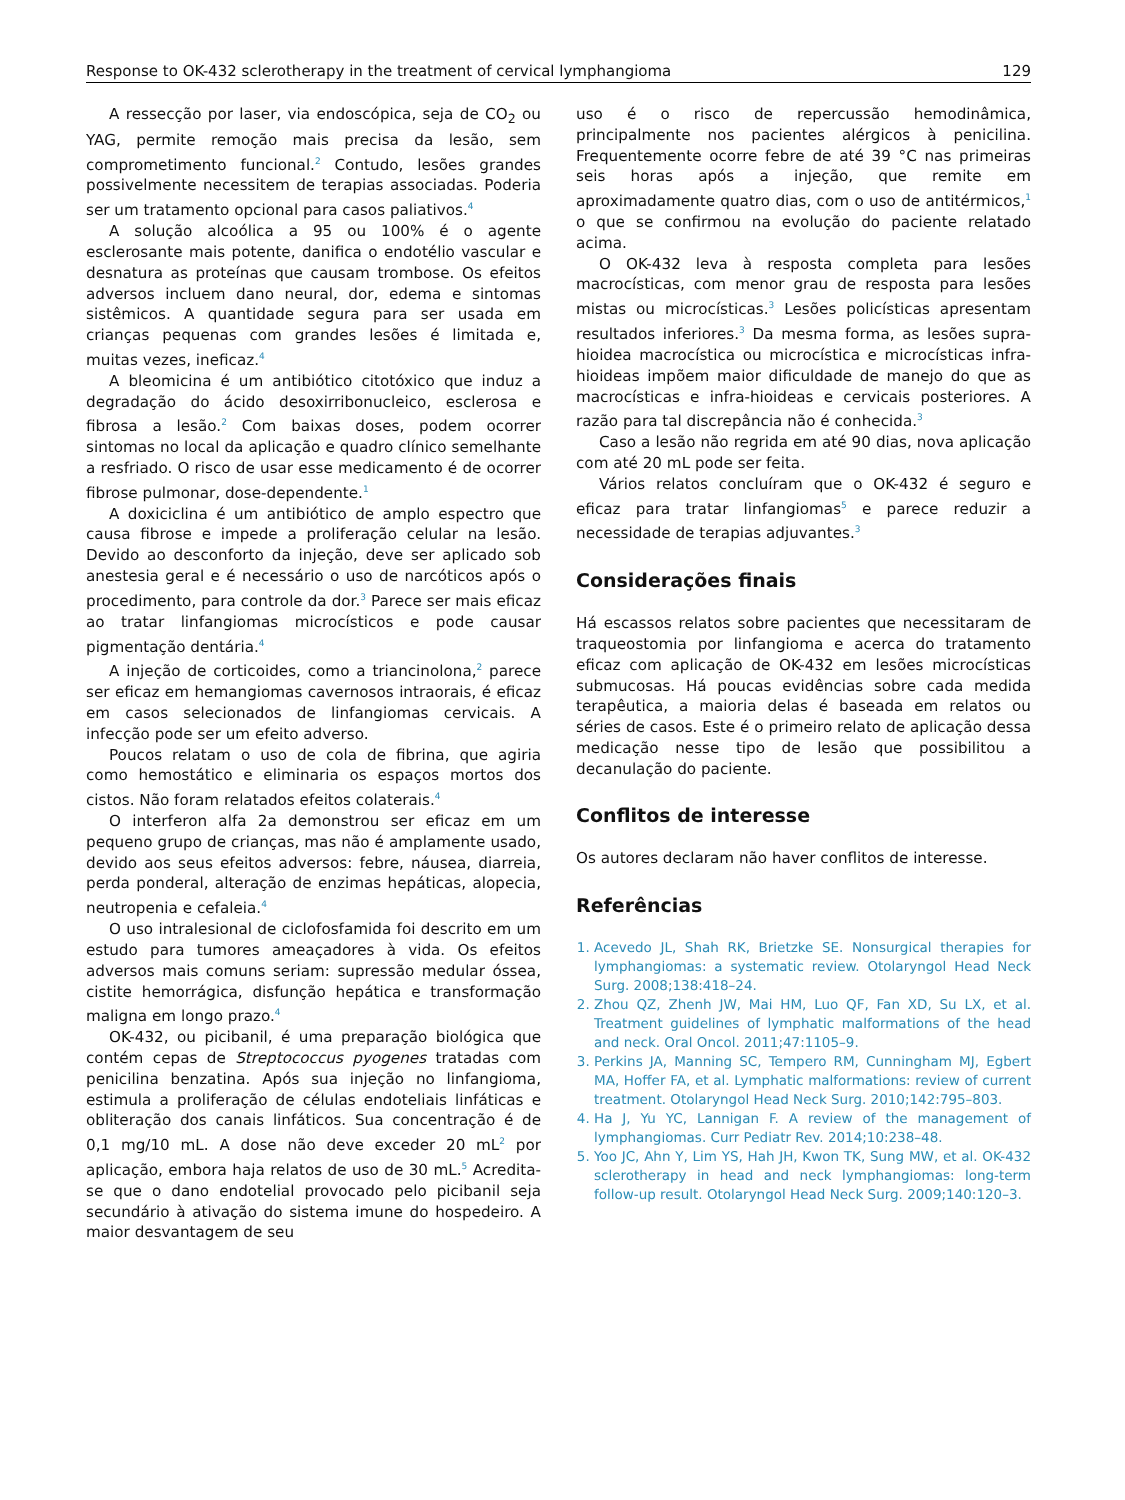Response to OK-432 sclerotherapy in the treatment of cervical lymphangioma 129
A ressecção por laser, via endoscópica, seja de CO<sub>2</sub> ou YAG, permite remoção mais precisa da lesão, sem comprometimento funcional.<sup>2</sup> Contudo, lesões grandes possivelmente necessitem de terapias associadas. Poderia ser um tratamento opcional para casos paliativos.<sup>4</sup>
A solução alcoólica a 95 ou 100% é o agente esclerosante mais potente, danifica o endotélio vascular e desnatura as proteínas que causam trombose. Os efeitos adversos incluem dano neural, dor, edema e sintomas sistêmicos. A quantidade segura para ser usada em crianças pequenas com grandes lesões é limitada e, muitas vezes, ineficaz.<sup>4</sup>
A bleomicina é um antibiótico citotóxico que induz a degradação do ácido desoxirribonucleico, esclerosa e fibrosa a lesão.<sup>2</sup> Com baixas doses, podem ocorrer sintomas no local da aplicação e quadro clínico semelhante a resfriado. O risco de usar esse medicamento é de ocorrer fibrose pulmonar, dose-dependente.<sup>1</sup>
A doxiciclina é um antibiótico de amplo espectro que causa fibrose e impede a proliferação celular na lesão. Devido ao desconforto da injeção, deve ser aplicado sob anestesia geral e é necessário o uso de narcóticos após o procedimento, para controle da dor.<sup>3</sup> Parece ser mais eficaz ao tratar linfangiomas microcísticos e pode causar pigmentação dentária.<sup>4</sup>
A injeção de corticoides, como a triancinolona,<sup>2</sup> parece ser eficaz em hemangiomas cavernosos intraorais, é eficaz em casos selecionados de linfangiomas cervicais. A infecção pode ser um efeito adverso.
Poucos relatam o uso de cola de fibrina, que agiria como hemostático e eliminaria os espaços mortos dos cistos. Não foram relatados efeitos colaterais.<sup>4</sup>
O interferon alfa 2a demonstrou ser eficaz em um pequeno grupo de crianças, mas não é amplamente usado, devido aos seus efeitos adversos: febre, náusea, diarreia, perda ponderal, alteração de enzimas hepáticas, alopecia, neutropenia e cefaleia.<sup>4</sup>
O uso intralesional de ciclofosfamida foi descrito em um estudo para tumores ameaçadores à vida. Os efeitos adversos mais comuns seriam: supressão medular óssea, cistite hemorrágica, disfunção hepática e transformação maligna em longo prazo.<sup>4</sup>
OK-432, ou picibanil, é uma preparação biológica que contém cepas de Streptococcus pyogenes tratadas com penicilina benzatina. Após sua injeção no linfangioma, estimula a proliferação de células endoteliais linfáticas e obliteração dos canais linfáticos. Sua concentração é de 0,1 mg/10 mL. A dose não deve exceder 20 mL<sup>2</sup> por aplicação, embora haja relatos de uso de 30 mL.<sup>5</sup> Acredita-se que o dano endotelial provocado pelo picibanil seja secundário à ativação do sistema imune do hospedeiro. A maior desvantagem de seu
uso é o risco de repercussão hemodinâmica, principalmente nos pacientes alérgicos à penicilina. Frequentemente ocorre febre de até 39 °C nas primeiras seis horas após a injeção, que remite em aproximadamente quatro dias, com o uso de antitérmicos,<sup>1</sup> o que se confirmou na evolução do paciente relatado acima.
O OK-432 leva à resposta completa para lesões macrocísticas, com menor grau de resposta para lesões mistas ou microcísticas.<sup>3</sup> Lesões policísticas apresentam resultados inferiores.<sup>3</sup> Da mesma forma, as lesões supra-hioidea macrocística ou microcística e microcísticas infra-hioideas impõem maior dificuldade de manejo do que as macrocísticas e infra-hioideas e cervicais posteriores. A razão para tal discrepância não é conhecida.<sup>3</sup>
Caso a lesão não regrida em até 90 dias, nova aplicação com até 20 mL pode ser feita.
Vários relatos concluíram que o OK-432 é seguro e eficaz para tratar linfangiomas<sup>5</sup> e parece reduzir a necessidade de terapias adjuvantes.<sup>3</sup>
Considerações finais
Há escassos relatos sobre pacientes que necessitaram de traqueostomia por linfangioma e acerca do tratamento eficaz com aplicação de OK-432 em lesões microcísticas submucosas. Há poucas evidências sobre cada medida terapêutica, a maioria delas é baseada em relatos ou séries de casos. Este é o primeiro relato de aplicação dessa medicação nesse tipo de lesão que possibilitou a decanulação do paciente.
Conflitos de interesse
Os autores declaram não haver conflitos de interesse.
Referências
1. Acevedo JL, Shah RK, Brietzke SE. Nonsurgical therapies for lymphangiomas: a systematic review. Otolaryngol Head Neck Surg. 2008;138:418–24.
2. Zhou QZ, Zhenh JW, Mai HM, Luo QF, Fan XD, Su LX, et al. Treatment guidelines of lymphatic malformations of the head and neck. Oral Oncol. 2011;47:1105–9.
3. Perkins JA, Manning SC, Tempero RM, Cunningham MJ, Egbert MA, Hoffer FA, et al. Lymphatic malformations: review of current treatment. Otolaryngol Head Neck Surg. 2010;142:795–803.
4. Ha J, Yu YC, Lannigan F. A review of the management of lymphangiomas. Curr Pediatr Rev. 2014;10:238–48.
5. Yoo JC, Ahn Y, Lim YS, Hah JH, Kwon TK, Sung MW, et al. OK-432 sclerotherapy in head and neck lymphangiomas: long-term follow-up result. Otolaryngol Head Neck Surg. 2009;140:120–3.